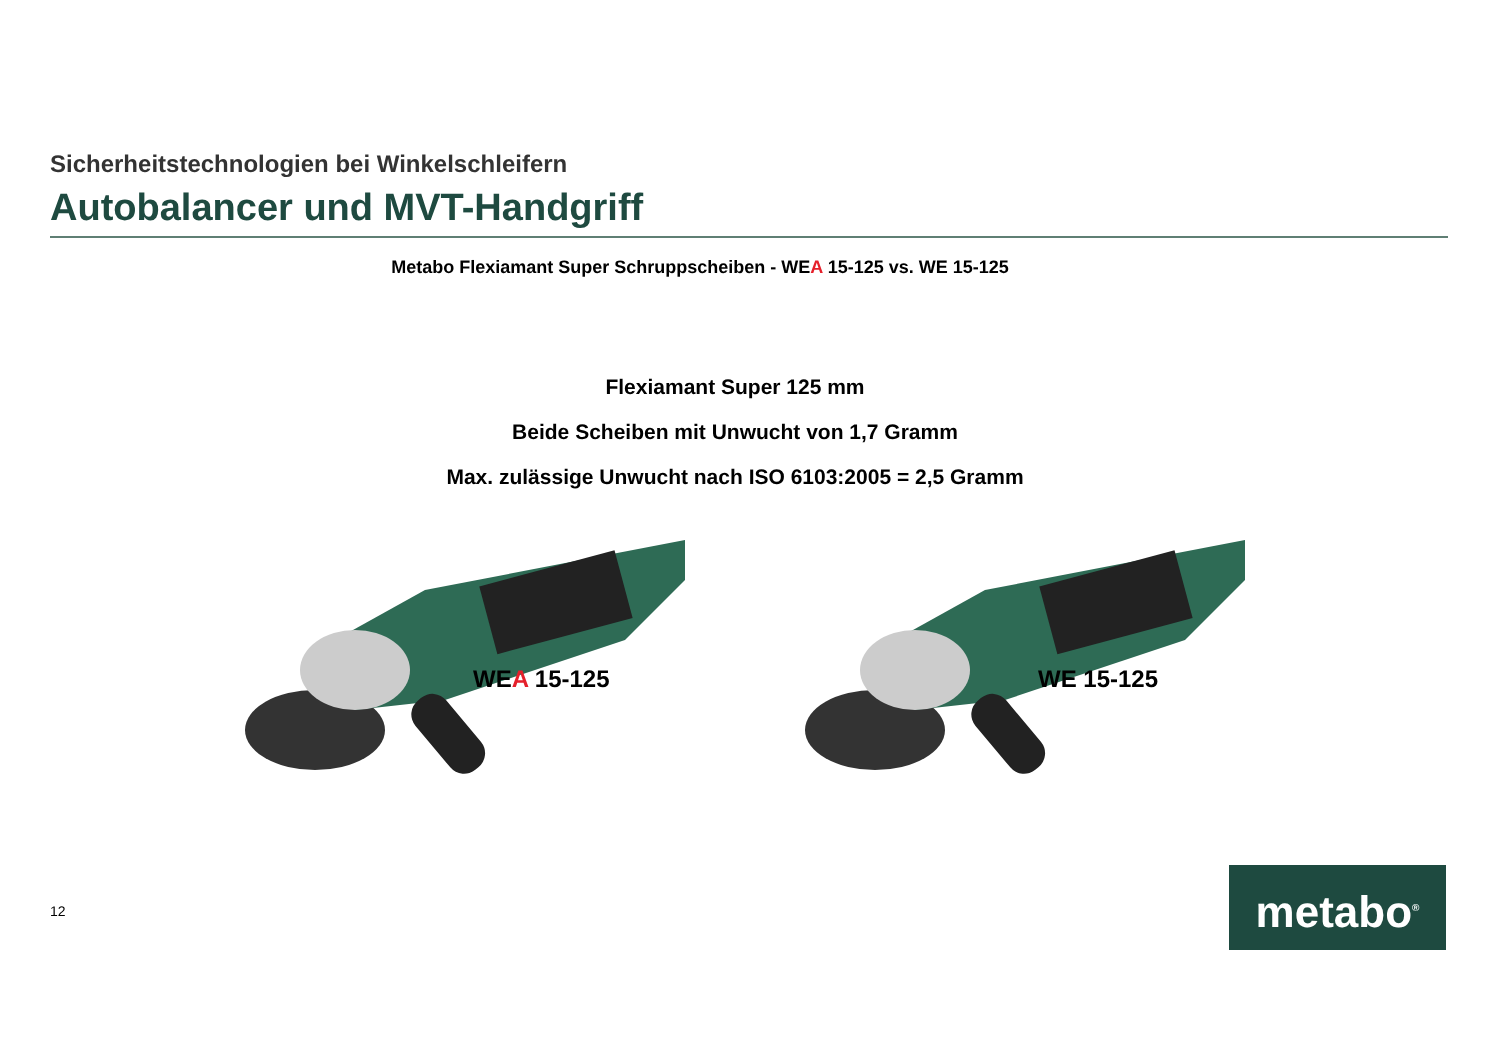Sicherheitstechnologien bei Winkelschleifern
Autobalancer und MVT-Handgriff
Metabo Flexiamant Super Schruppscheiben - WEA 15-125 vs. WE 15-125
Flexiamant Super 125 mm
Beide Scheiben mit Unwucht von 1,7 Gramm
Max. zulässige Unwucht nach ISO 6103:2005 = 2,5 Gramm
WEA 15-125 WE 15-125
12 metabo<sup>®</sup>